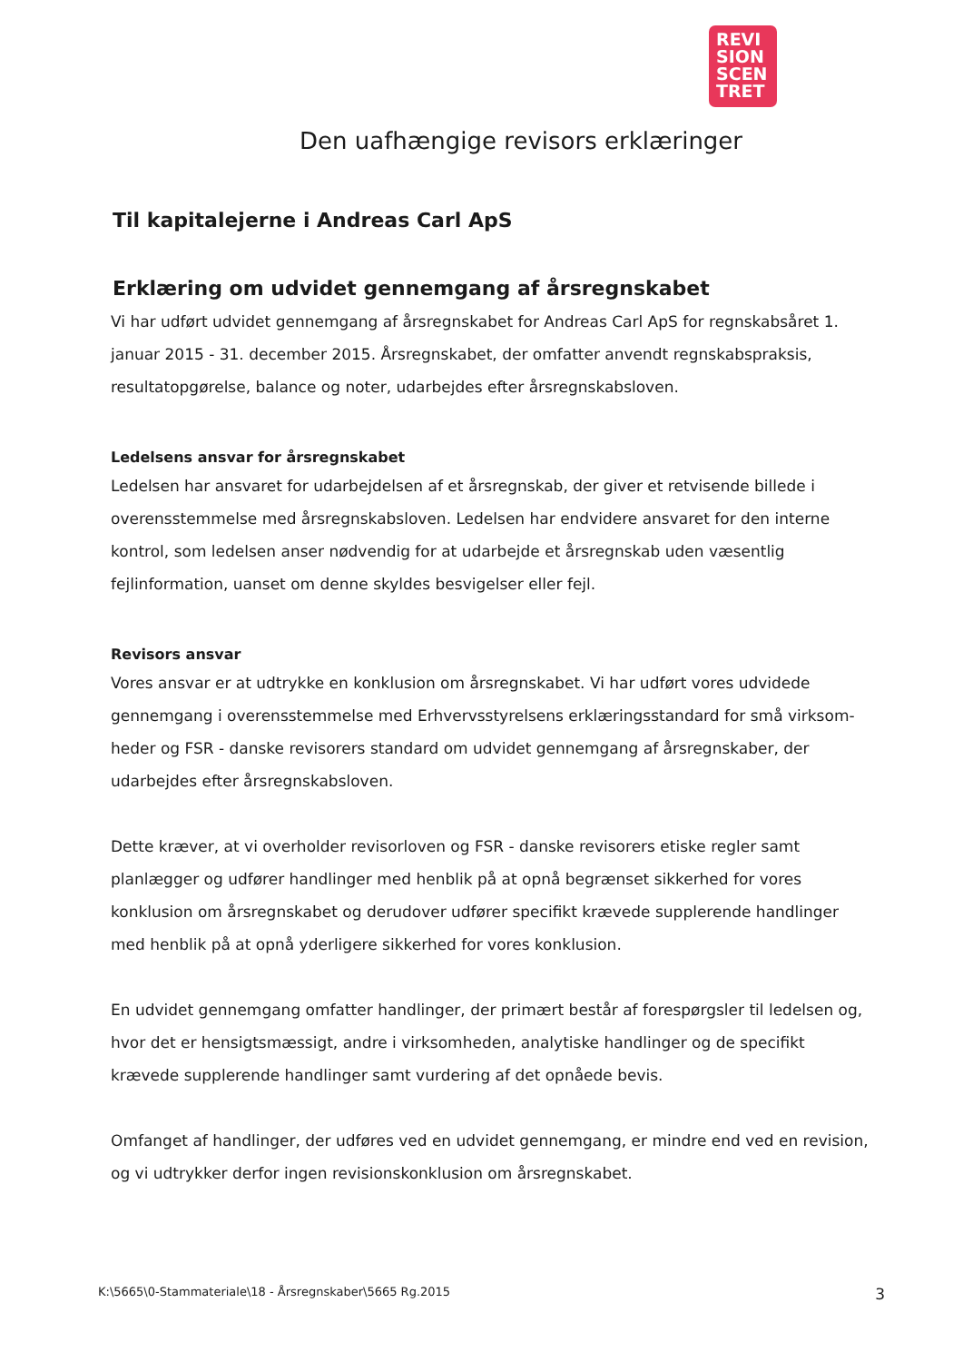REVI
SION
SCEN
TRET
Den uafhængige revisors erklæringer
Til kapitalejerne i Andreas Carl ApS
Erklæring om udvidet gennemgang af årsregnskabet
Vi har udført udvidet gennemgang af årsregnskabet for Andreas Carl ApS for regnskabsåret 1. januar 2015 - 31. december 2015. Årsregnskabet, der omfatter anvendt regnskabspraksis, resultatopgørelse, balance og noter, udarbejdes efter årsregnskabsloven.
Ledelsens ansvar for årsregnskabet
Ledelsen har ansvaret for udarbejdelsen af et årsregnskab, der giver et retvisende billede i overensstemmelse med årsregnskabsloven. Ledelsen har endvidere ansvaret for den interne kontrol, som ledelsen anser nødvendig for at udarbejde et årsregnskab uden væsentlig fejlinformation, uanset om denne skyldes besvigelser eller fejl.
Revisors ansvar
Vores ansvar er at udtrykke en konklusion om årsregnskabet. Vi har udført vores udvidede gennemgang i overensstemmelse med Erhvervsstyrelsens erklæringsstandard for små virksom-heder og FSR - danske revisorers standard om udvidet gennemgang af årsregnskaber, der udarbejdes efter årsregnskabsloven.
Dette kræver, at vi overholder revisorloven og FSR - danske revisorers etiske regler samt planlægger og udfører handlinger med henblik på at opnå begrænset sikkerhed for vores konklusion om årsregnskabet og derudover udfører specifikt krævede supplerende handlinger med henblik på at opnå yderligere sikkerhed for vores konklusion.
En udvidet gennemgang omfatter handlinger, der primært består af forespørgsler til ledelsen og, hvor det er hensigtsmæssigt, andre i virksomheden, analytiske handlinger og de specifikt krævede supplerende handlinger samt vurdering af det opnåede bevis.
Omfanget af handlinger, der udføres ved en udvidet gennemgang, er mindre end ved en revision, og vi udtrykker derfor ingen revisionskonklusion om årsregnskabet.
K:\5665\0-Stammateriale\18 - Årsregnskaber\5665 Rg.2015 3